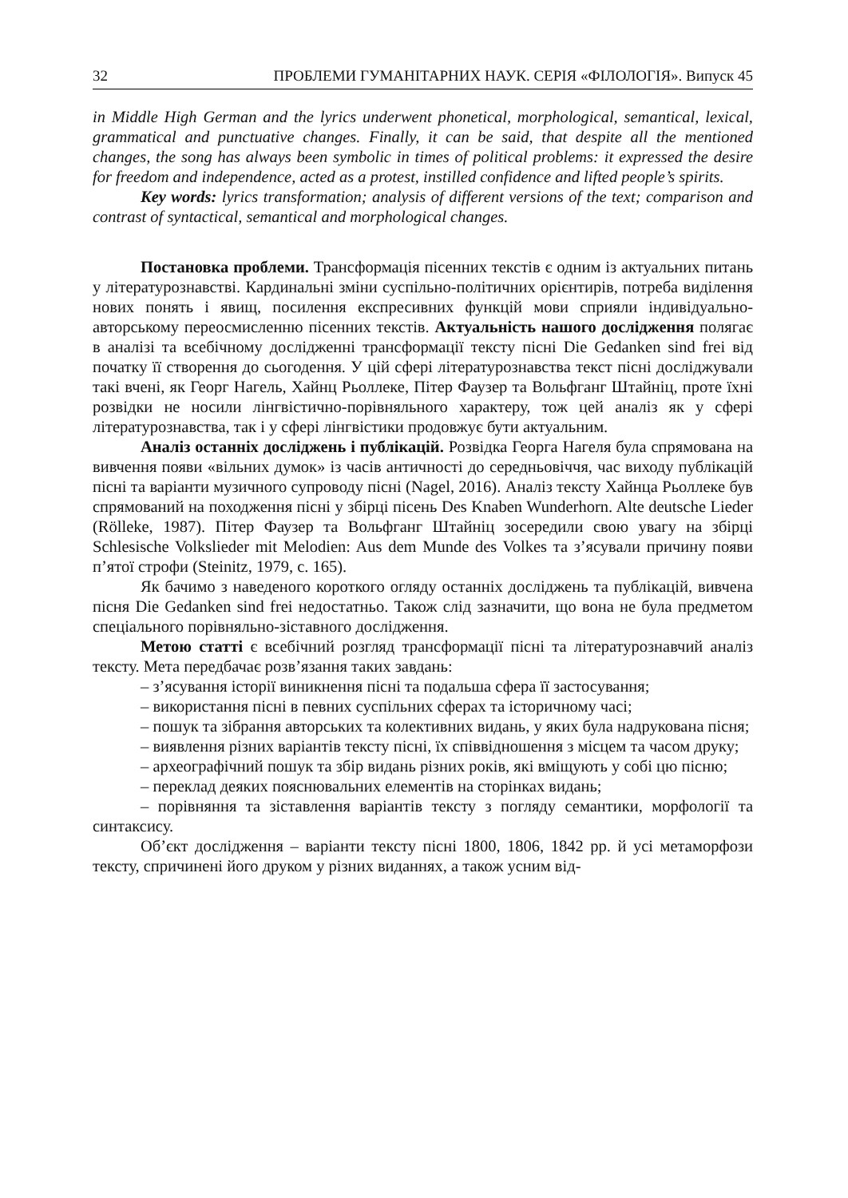32 ПРОБЛЕМИ ГУМАНІТАРНИХ НАУК. СЕРІЯ «ФІЛОЛОГІЯ». Випуск 45
in Middle High German and the lyrics underwent phonetical, morphological, semantical, lexical, grammatical and punctuative changes. Finally, it can be said, that despite all the mentioned changes, the song has always been symbolic in times of political problems: it expressed the desire for freedom and independence, acted as a protest, instilled confidence and lifted people’s spirits.
Key words: lyrics transformation; analysis of different versions of the text; comparison and contrast of syntactical, semantical and morphological changes.
Постановка проблеми. Трансформація пісенних текстів є одним із актуальних питань у літературознавстві. Кардинальні зміни суспільно-політичних орієнтирів, потреба виділення нових понять і явищ, посилення експресивних функцій мови сприяли індивідуально-авторському переосмисленню пісенних текстів. Актуальність нашого дослідження полягає в аналізі та всебічному дослідженні трансформації тексту пісні Die Gedanken sind frei від початку її створення до сьогодення. У цій сфері літературознавства текст пісні досліджували такі вчені, як Георг Нагель, Хайнц Рьоллеке, Пітер Фаузер та Вольфганг Штайніц, проте їхні розвідки не носили лінгвістично-порівняльного характеру, тож цей аналіз як у сфері літературознавства, так і у сфері лінгвістики продовжує бути актуальним.
Аналіз останніх досліджень і публікацій. Розвідка Георга Нагеля була спрямована на вивчення появи «вільних думок» із часів античності до середньовіччя, час виходу публікацій пісні та варіанти музичного супроводу пісні (Nagel, 2016). Аналіз тексту Хайнца Рьоллеке був спрямований на походження пісні у збірці пісень Des Knaben Wunderhorn. Alte deutsche Lieder (Rölleke, 1987). Пітер Фаузер та Вольфганг Штайніц зосередили свою увагу на збірці Schlesische Volkslieder mit Melodien: Aus dem Munde des Volkes та з’ясували причину появи п’ятої строфи (Steinitz, 1979, c. 165).
Як бачимо з наведеного короткого огляду останніх досліджень та публікацій, вивчена пісня Die Gedanken sind frei недостатньо. Також слід зазначити, що вона не була предметом спеціального порівняльно-зіставного дослідження.
Метою статті є всебічний розгляд трансформації пісні та літературознавчий аналіз тексту. Мета передбачає розв’язання таких завдань:
– з’ясування історії виникнення пісні та подальша сфера її застосування;
– використання пісні в певних суспільних сферах та історичному часі;
– пошук та зібрання авторських та колективних видань, у яких була надрукована пісня;
– виявлення різних варіантів тексту пісні, їх співвідношення з місцем та часом друку;
– археографічний пошук та збір видань різних років, які вміщують у собі цю пісню;
– переклад деяких пояснювальних елементів на сторінках видань;
– порівняння та зіставлення варіантів тексту з погляду семантики, морфології та синтаксису.
Об’єкт дослідження – варіанти тексту пісні 1800, 1806, 1842 рр. й усі метаморфози тексту, спричинені його друком у різних виданнях, а також усним від-